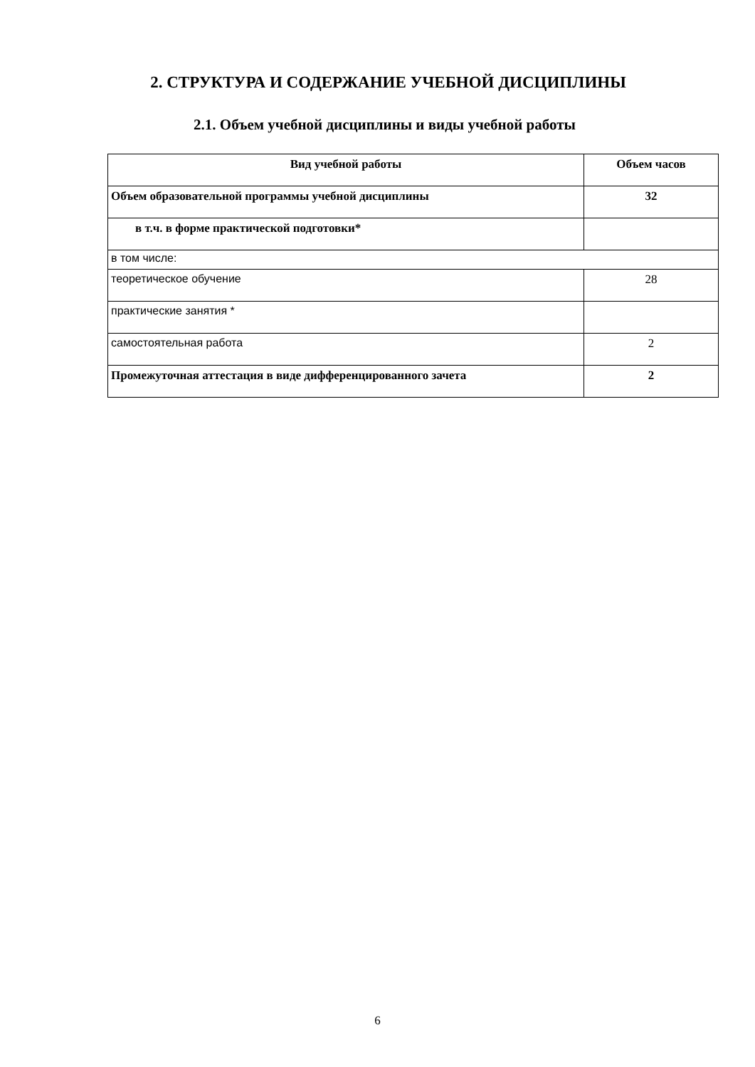2. СТРУКТУРА И СОДЕРЖАНИЕ УЧЕБНОЙ ДИСЦИПЛИНЫ
2.1. Объем учебной дисциплины и виды учебной работы
| Вид учебной работы | Объем часов |
| --- | --- |
| Объем образовательной программы учебной дисциплины | 32 |
| в т.ч. в форме практической подготовки* | |
| в том числе: | |
| теоретическое обучение | 28 |
| практические занятия * | |
| самостоятельная работа | 2 |
| Промежуточная аттестация в виде дифференцированного зачета | 2 |
6